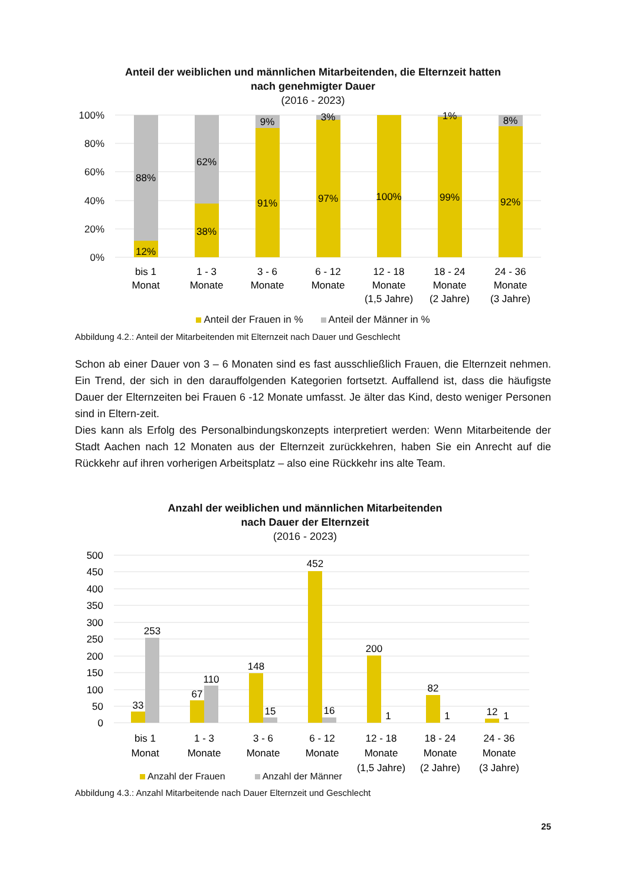Anteil der weiblichen und männlichen Mitarbeitenden, die Elternzeit hatten
nach genehmigter Dauer
(2016 - 2023)
100%
80%
60%
40%
20%
0%
88%
12%
62%
38%
9%
91%
3%
97%
100%
1%
99%
8%
92%
bis 1
Monat
1 - 3
Monate
3 - 6
Monate
6 - 12
Monate
12 - 18
Monate
(1,5 Jahre)
18 - 24
Monate
(2 Jahre)
24 - 36
Monate
(3 Jahre)
Anteil der Frauen in % Anteil der Männer in %
Abbildung 4.2.: Anteil der Mitarbeitenden mit Elternzeit nach Dauer und Geschlecht
Schon ab einer Dauer von 3 – 6 Monaten sind es fast ausschließlich Frauen, die Elternzeit nehmen. Ein Trend, der sich in den darauffolgenden Kategorien fortsetzt. Auffallend ist, dass die häufigste Dauer der Elternzeiten bei Frauen 6 -12 Monate umfasst. Je älter das Kind, desto weniger Personen sind in Eltern-zeit.
Dies kann als Erfolg des Personalbindungskonzepts interpretiert werden: Wenn Mitarbeitende der Stadt Aachen nach 12 Monaten aus der Elternzeit zurückkehren, haben Sie ein Anrecht auf die Rückkehr auf ihren vorherigen Arbeitsplatz – also eine Rückkehr ins alte Team.
Anzahl der weiblichen und männlichen Mitarbeitenden
nach Dauer der Elternzeit
(2016 - 2023)
500
450
400
350
300
250
200
150
100
50
0
33
253
67
110
148
15
452
16
200
1
82
1
12
1
bis 1
Monat
1 - 3
Monate
3 - 6
Monate
6 - 12
Monate
12 - 18
Monate
(1,5 Jahre)
18 - 24
Monate
(2 Jahre)
24 - 36
Monate
(3 Jahre)
Anzahl der Frauen Anzahl der Männer
Abbildung 4.3.: Anzahl Mitarbeitende nach Dauer Elternzeit und Geschlecht
25